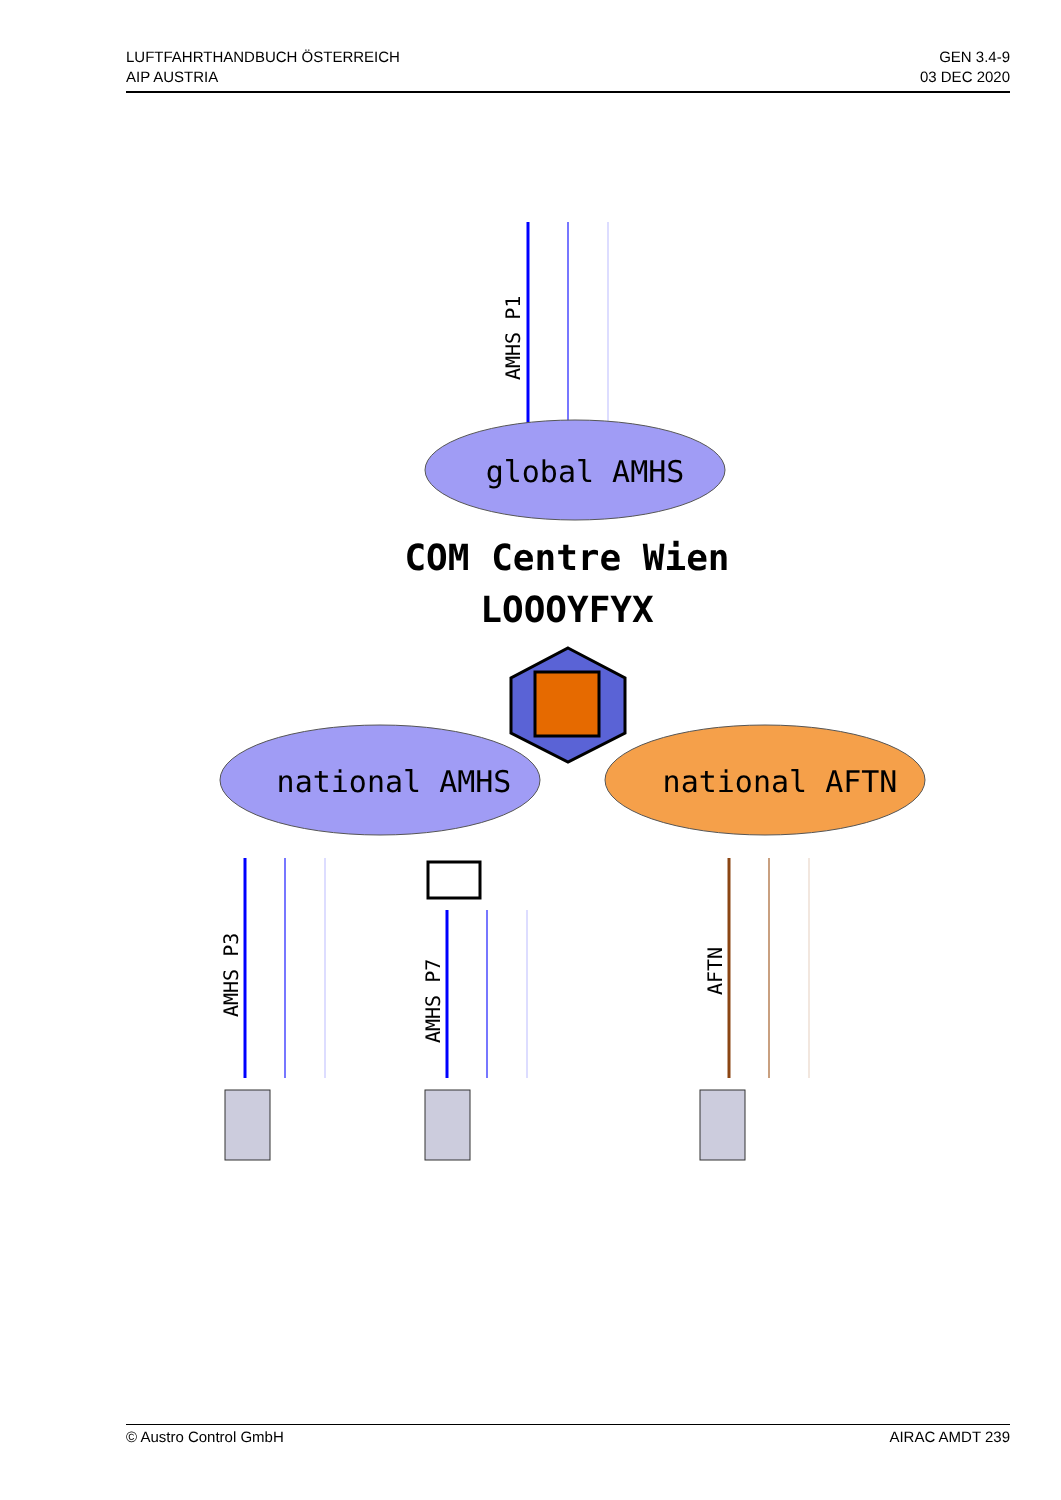LUFTFAHRTHANDBUCH ÖSTERREICH
AIP AUSTRIA
GEN 3.4-9
03 DEC 2020
global AMHS
COM Centre Wien
LOOOYFYX
national AMHS
national AFTN
AMHS P1
AMHS P3
AMHS P7
AFTN
© Austro Control GmbH AIRAC AMDT 239